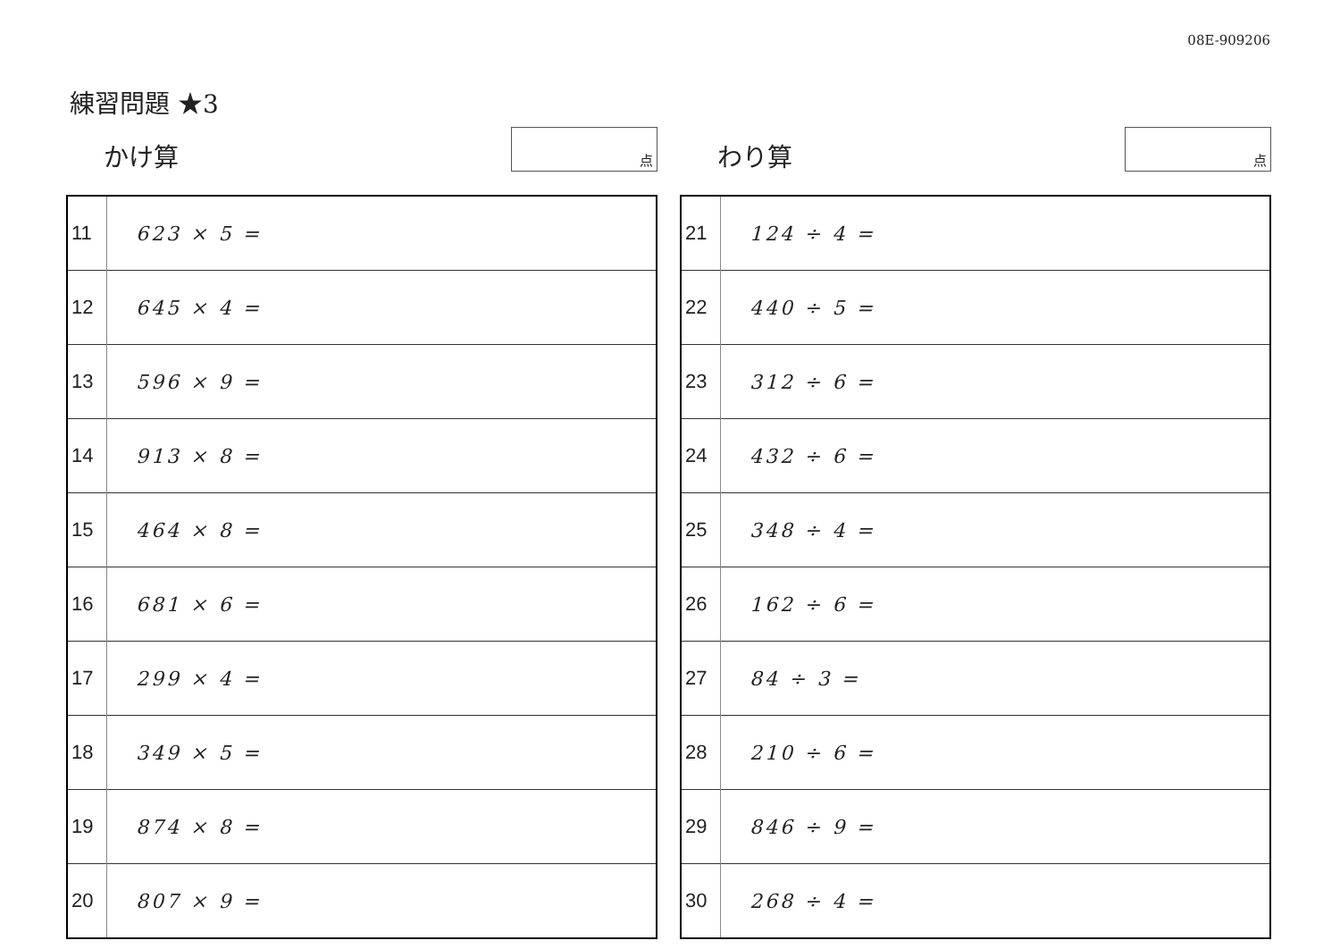08E-909206
練習問題 ★3
かけ算
点
| 11 | 623 × 5 = |
| 12 | 645 × 4 = |
| 13 | 596 × 9 = |
| 14 | 913 × 8 = |
| 15 | 464 × 8 = |
| 16 | 681 × 6 = |
| 17 | 299 × 4 = |
| 18 | 349 × 5 = |
| 19 | 874 × 8 = |
| 20 | 807 × 9 = |
わり算
点
| 21 | 124 ÷ 4 = |
| 22 | 440 ÷ 5 = |
| 23 | 312 ÷ 6 = |
| 24 | 432 ÷ 6 = |
| 25 | 348 ÷ 4 = |
| 26 | 162 ÷ 6 = |
| 27 | 84 ÷ 3 = |
| 28 | 210 ÷ 6 = |
| 29 | 846 ÷ 9 = |
| 30 | 268 ÷ 4 = |